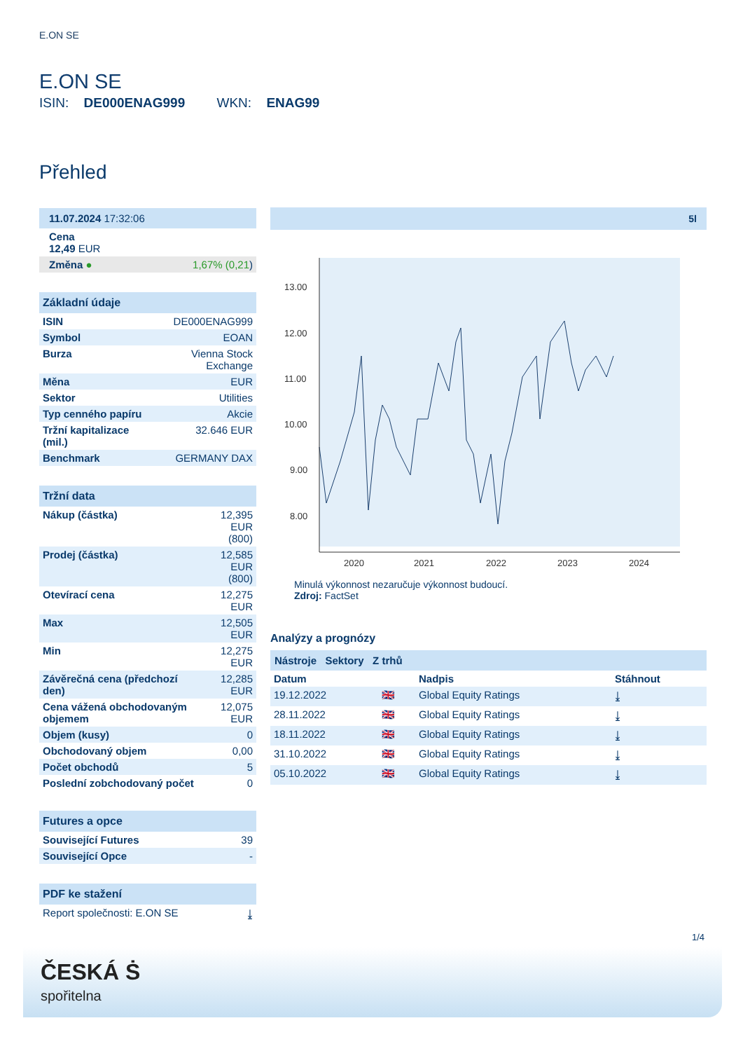E.ON SE
E.ON SE
ISIN: DE000ENAG999 WKN: ENAG99
Přehled
| 11.07.2024 17:32:06 |
| Cena 12,49 EUR |
| Změna ● 1,67% (0,21 ) |
| Základní údaje | |
| --- | --- |
| ISIN | DE000ENAG999 |
| Symbol | EOAN |
| Burza | Vienna Stock Exchange |
| Měna | EUR |
| Sektor | Utilities |
| Typ cenného papíru | Akcie |
| Tržní kapitalizace (mil.) | 32.646 EUR |
| Benchmark | GERMANY DAX |
| Tržní data | |
| --- | --- |
| Nákup (částka) | 12,395 EUR (800) |
| Prodej (částka) | 12,585 EUR (800) |
| Otevírací cena | 12,275 EUR |
| Max | 12,505 EUR |
| Min | 12,275 EUR |
| Závěrečná cena (předchozí den) | 12,285 EUR |
| Cena vážená obchodovaným objemem | 12,075 EUR |
| Objem (kusy) | 0 |
| Obchodovaný objem | 0,00 |
| Počet obchodů | 5 |
| Poslední zobchodovaný počet | 0 |
| Futures a opce | |
| --- | --- |
| Související Futures | 39 |
| Související Opce | - |
| PDF ke stažení | |
| --- | --- |
| Report společnosti: E.ON SE | ⤓ |
5l
13.00
12.00
11.00
10.00
9.00
8.00
2020
2021
2022
2023
2024
Minulá výkonnost nezaručuje výkonnost budoucí.
Zdroj: FactSet
Analýzy a prognózy
| Nástroje Sektory Z trhů | | | |
| --- | --- | --- | --- |
| Datum | | Nadpis | Stáhnout |
| 19.12.2022 | 🇬🇧 | Global Equity Ratings | ⤓ |
| 28.11.2022 | 🇬🇧 | Global Equity Ratings | ⤓ |
| 18.11.2022 | 🇬🇧 | Global Equity Ratings | ⤓ |
| 31.10.2022 | 🇬🇧 | Global Equity Ratings | ⤓ |
| 05.10.2022 | 🇬🇧 | Global Equity Ratings | ⤓ |
1/4
ČESKÁ Ṡ
spořitelna